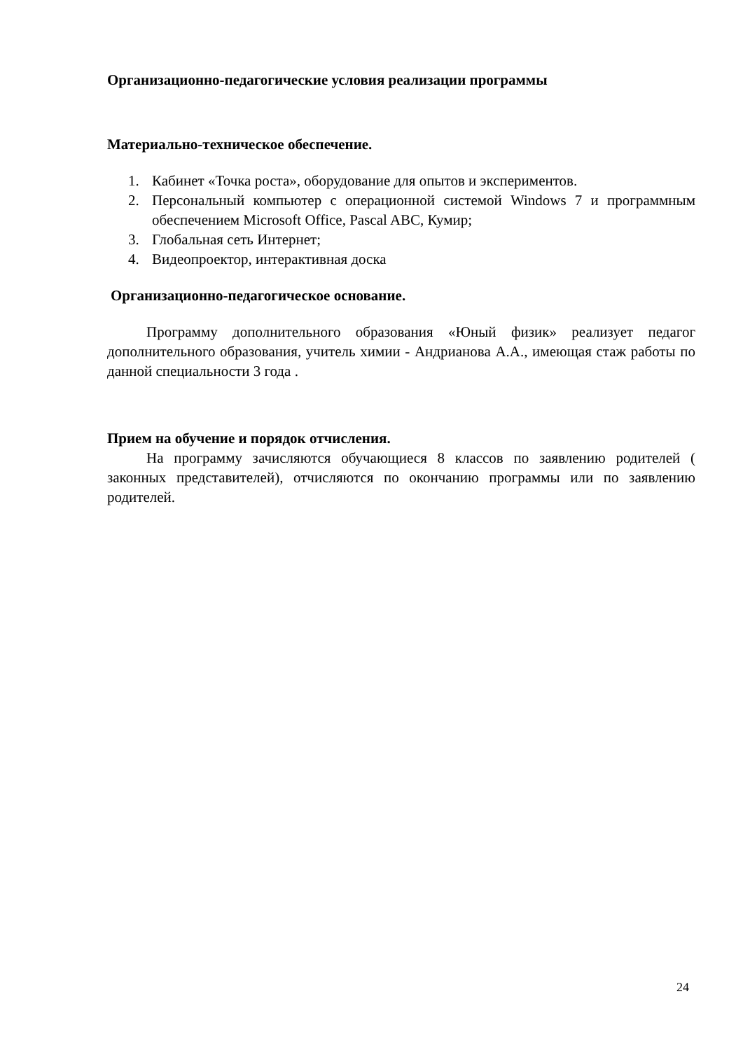Организационно-педагогические условия реализации программы
Материально-техническое обеспечение.
1. Кабинет «Точка роста», оборудование для опытов и экспериментов.
2. Персональный компьютер с операционной системой Windows 7 и программным обеспечением Microsoft Office, Pascal ABC, Кумир;
3. Глобальная сеть Интернет;
4. Видеопроектор, интерактивная доска
Организационно-педагогическое основание.
Программу дополнительного образования «Юный физик» реализует педагог дополнительного образования, учитель химии - Андрианова А.А., имеющая стаж работы по данной специальности 3 года .
Прием на обучение и порядок отчисления.
На программу зачисляются обучающиеся 8 классов по заявлению родителей ( законных представителей), отчисляются по окончанию программы или по заявлению родителей.
24